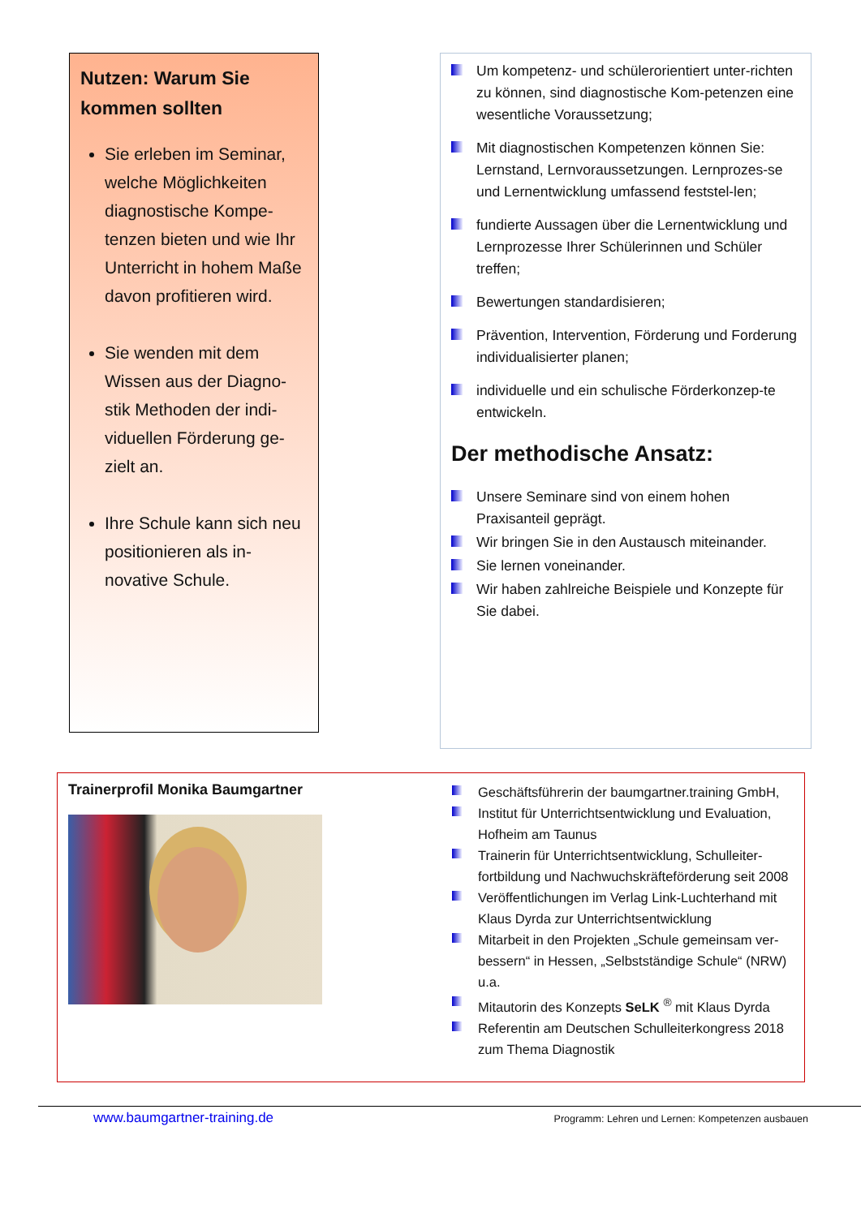Nutzen: Warum Sie kommen sollten
Sie erleben im Seminar, welche Möglichkeiten diagnostische Kompe-tenzen bieten und wie Ihr Unterricht in hohem Maße davon profitieren wird.
Sie wenden mit dem Wissen aus der Diagno-stik Methoden der indi-viduellen Förderung ge-zielt an.
Ihre Schule kann sich neu positionieren als in-novative Schule.
Um kompetenz- und schülerorientiert unter-richten zu können, sind diagnostische Kom-petenzen eine wesentliche Voraussetzung;
Mit diagnostischen Kompetenzen können Sie: Lernstand, Lernvoraussetzungen. Lernprozes-se und Lernentwicklung umfassend feststel-len;
fundierte Aussagen über die Lernentwicklung und Lernprozesse Ihrer Schülerinnen und Schüler treffen;
Bewertungen standardisieren;
Prävention, Intervention, Förderung und Forderung individualisierter planen;
individuelle und ein schulische Förderkonzep-te entwickeln.
Der methodische Ansatz:
Unsere Seminare sind von einem hohen Praxisanteil geprägt.
Wir bringen Sie in den Austausch miteinander.
Sie lernen voneinander.
Wir haben zahlreiche Beispiele und Konzepte für Sie dabei.
Trainerprofil Monika Baumgartner
Geschäftsführerin der baumgartner.training GmbH,
Institut für Unterrichtsentwicklung und Evaluation, Hofheim am Taunus
Trainerin für Unterrichtsentwicklung, Schulleiter-fortbildung und Nachwuchskräfteförderung seit 2008
Veröffentlichungen im Verlag Link-Luchterhand mit Klaus Dyrda zur Unterrichtsentwicklung
Mitarbeit in den Projekten „Schule gemeinsam ver-bessern“ in Hessen, „Selbstständige Schule“ (NRW) u.a.
Mitautorin des Konzepts SeLK <sup>®</sup> mit Klaus Dyrda
Referentin am Deutschen Schulleiterkongress 2018 zum Thema Diagnostik
www.baumgartner-training.de Programm: Lehren und Lernen: Kompetenzen ausbauen